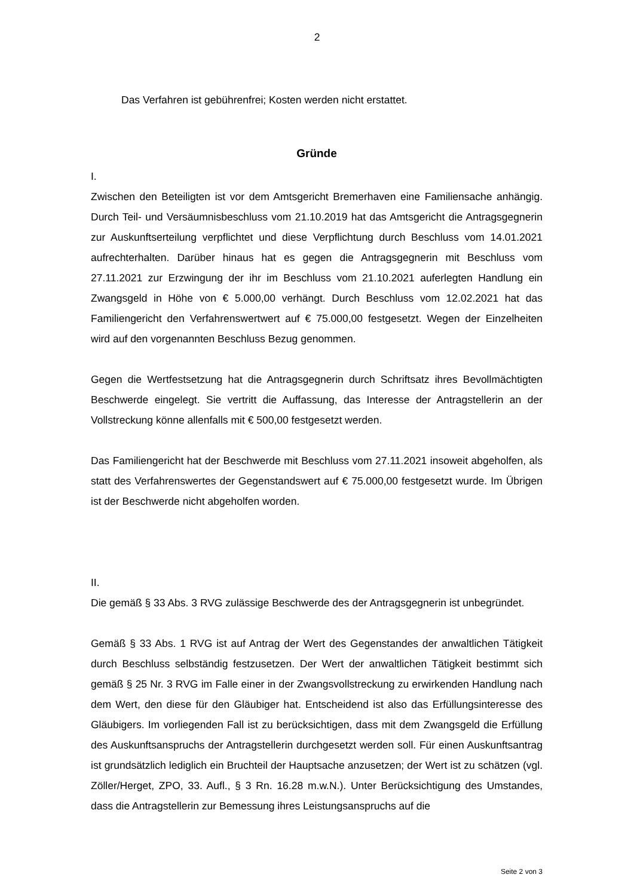2
Das Verfahren ist gebührenfrei; Kosten werden nicht erstattet.
Gründe
I.
Zwischen den Beteiligten ist vor dem Amtsgericht Bremerhaven eine Familiensache anhängig. Durch Teil- und Versäumnisbeschluss vom 21.10.2019 hat das Amtsgericht die Antragsgegnerin zur Auskunftserteilung verpflichtet und diese Verpflichtung durch Beschluss vom 14.01.2021 aufrechterhalten. Darüber hinaus hat es gegen die Antragsgegnerin mit Beschluss vom 27.11.2021 zur Erzwingung der ihr im Beschluss vom 21.10.2021 auferlegten Handlung ein Zwangsgeld in Höhe von € 5.000,00 verhängt. Durch Beschluss vom 12.02.2021 hat das Familiengericht den Verfahrenswertwert auf € 75.000,00 festgesetzt. Wegen der Einzelheiten wird auf den vorgenannten Beschluss Bezug genommen.
Gegen die Wertfestsetzung hat die Antragsgegnerin durch Schriftsatz ihres Bevollmächtigten Beschwerde eingelegt. Sie vertritt die Auffassung, das Interesse der Antragstellerin an der Vollstreckung könne allenfalls mit € 500,00 festgesetzt werden.
Das Familiengericht hat der Beschwerde mit Beschluss vom 27.11.2021 insoweit abgeholfen, als statt des Verfahrenswertes der Gegenstandswert auf € 75.000,00 festgesetzt wurde. Im Übrigen ist der Beschwerde nicht abgeholfen worden.
II.
Die gemäß § 33 Abs. 3 RVG zulässige Beschwerde des der Antragsgegnerin ist unbegründet.
Gemäß § 33 Abs. 1 RVG ist auf Antrag der Wert des Gegenstandes der anwaltlichen Tätigkeit durch Beschluss selbständig festzusetzen. Der Wert der anwaltlichen Tätigkeit bestimmt sich gemäß § 25 Nr. 3 RVG im Falle einer in der Zwangsvollstreckung zu erwirkenden Handlung nach dem Wert, den diese für den Gläubiger hat. Entscheidend ist also das Erfüllungsinteresse des Gläubigers. Im vorliegenden Fall ist zu berücksichtigen, dass mit dem Zwangsgeld die Erfüllung des Auskunftsanspruchs der Antragstellerin durchgesetzt werden soll. Für einen Auskunftsantrag ist grundsätzlich lediglich ein Bruchteil der Hauptsache anzusetzen; der Wert ist zu schätzen (vgl. Zöller/Herget, ZPO, 33. Aufl., § 3 Rn. 16.28 m.w.N.). Unter Berücksichtigung des Umstandes, dass die Antragstellerin zur Bemessung ihres Leistungsanspruchs auf die
Seite 2 von 3